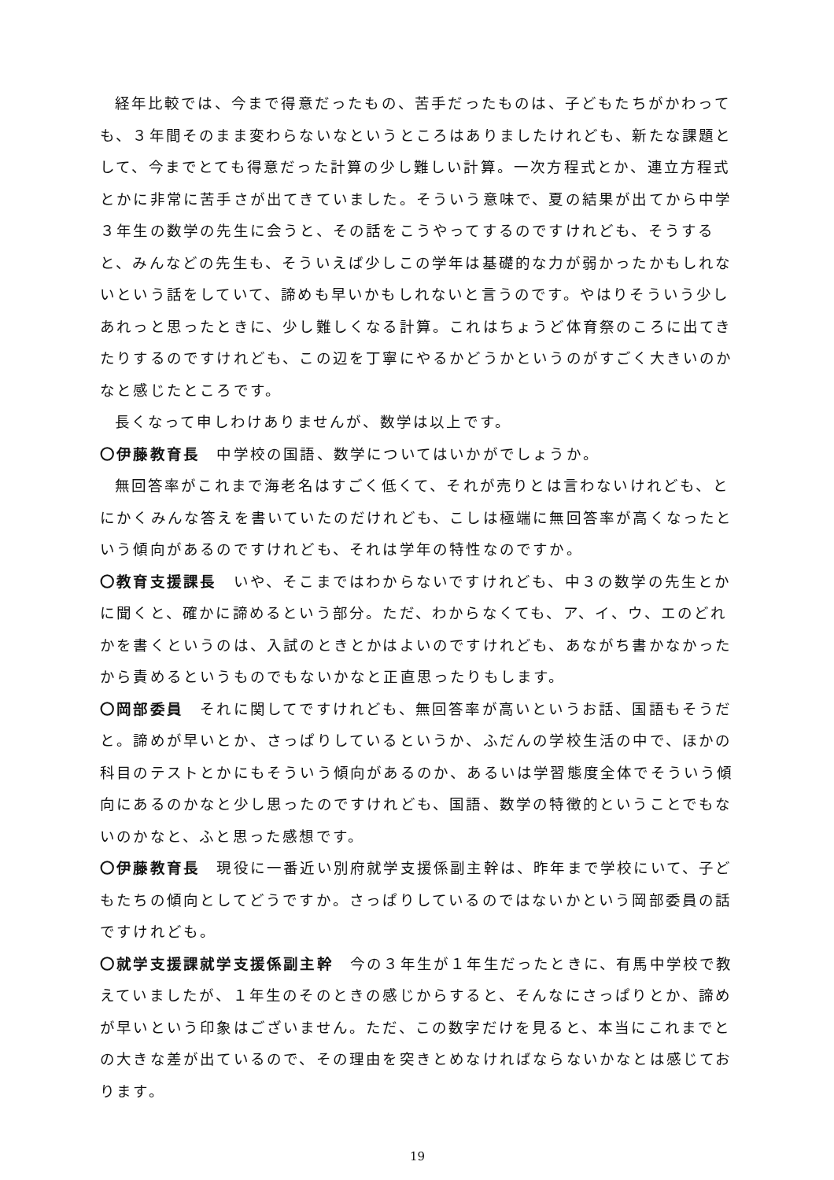経年比較では、今まで得意だったもの、苦手だったものは、子どもたちがかわっても、３年間そのまま変わらないなというところはありましたけれども、新たな課題として、今までとても得意だった計算の少し難しい計算。一次方程式とか、連立方程式とかに非常に苦手さが出てきていました。そういう意味で、夏の結果が出てから中学３年生の数学の先生に会うと、その話をこうやってするのですけれども、そうすると、みんなどの先生も、そういえば少しこの学年は基礎的な力が弱かったかもしれないという話をしていて、諦めも早いかもしれないと言うのです。やはりそういう少しあれっと思ったときに、少し難しくなる計算。これはちょうど体育祭のころに出てきたりするのですけれども、この辺を丁寧にやるかどうかというのがすごく大きいのかなと感じたところです。
長くなって申しわけありませんが、数学は以上です。
〇伊藤教育長　中学校の国語、数学についてはいかがでしょうか。
無回答率がこれまで海老名はすごく低くて、それが売りとは言わないけれども、とにかくみんな答えを書いていたのだけれども、こしは極端に無回答率が高くなったという傾向があるのですけれども、それは学年の特性なのですか。
〇教育支援課長　いや、そこまではわからないですけれども、中３の数学の先生とかに聞くと、確かに諦めるという部分。ただ、わからなくても、ア、イ、ウ、エのどれかを書くというのは、入試のときとかはよいのですけれども、あながち書かなかったから責めるというものでもないかなと正直思ったりもします。
〇岡部委員　それに関してですけれども、無回答率が高いというお話、国語もそうだと。諦めが早いとか、さっぱりしているというか、ふだんの学校生活の中で、ほかの科目のテストとかにもそういう傾向があるのか、あるいは学習態度全体でそういう傾向にあるのかなと少し思ったのですけれども、国語、数学の特徴的ということでもないのかなと、ふと思った感想です。
〇伊藤教育長　現役に一番近い別府就学支援係副主幹は、昨年まで学校にいて、子どもたちの傾向としてどうですか。さっぱりしているのではないかという岡部委員の話ですけれども。
〇就学支援課就学支援係副主幹　今の３年生が１年生だったときに、有馬中学校で教えていましたが、１年生のそのときの感じからすると、そんなにさっぱりとか、諦めが早いという印象はございません。ただ、この数字だけを見ると、本当にこれまでとの大きな差が出ているので、その理由を突きとめなければならないかなとは感じております。
19